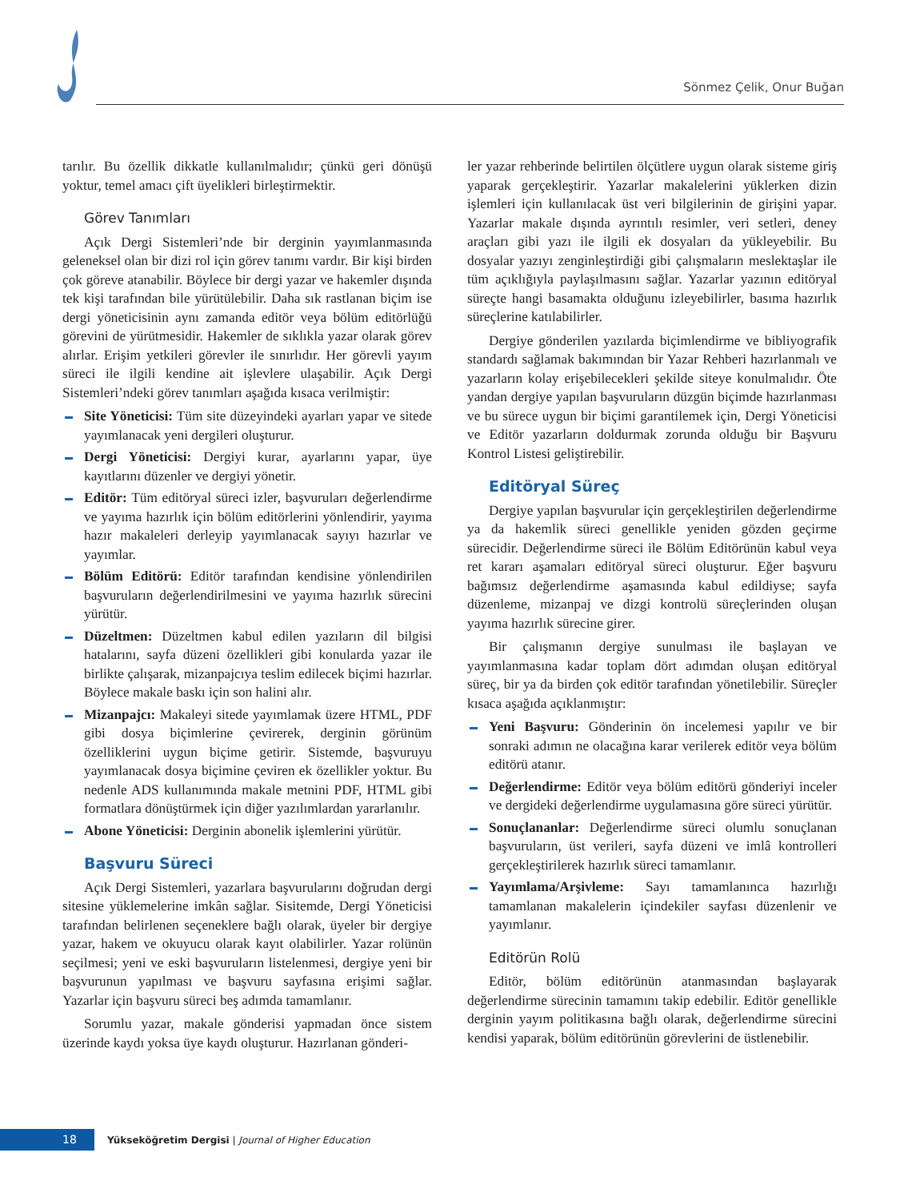Sönmez Çelik, Onur Buğan
tarılır. Bu özellik dikkatle kullanılmalıdır; çünkü geri dönüşü yoktur, temel amacı çift üyelikleri birleştirmektir.
Görev Tanımları
Açık Dergi Sistemleri’nde bir derginin yayımlanmasında geleneksel olan bir dizi rol için görev tanımı vardır. Bir kişi birden çok göreve atanabilir. Böylece bir dergi yazar ve hakemler dışında tek kişi tarafından bile yürütülebilir. Daha sık rastlanan biçim ise dergi yöneticisinin aynı zamanda editör veya bölüm editörlüğü görevini de yürütmesidir. Hakemler de sıklıkla yazar olarak görev alırlar. Erişim yetkileri görevler ile sınırlıdır. Her görevli yayım süreci ile ilgili kendine ait işlevlere ulaşabilir. Açık Dergi Sistemleri’ndeki görev tanımları aşağıda kısaca verilmiştir:
Site Yöneticisi: Tüm site düzeyindeki ayarları yapar ve sitede yayımlanacak yeni dergileri oluşturur.
Dergi Yöneticisi: Dergiyi kurar, ayarlarını yapar, üye kayıtlarını düzenler ve dergiyi yönetir.
Editör: Tüm editöryal süreci izler, başvuruları değerlendirme ve yayıma hazırlık için bölüm editörlerini yönlendirir, yayıma hazır makaleleri derleyip yayımlanacak sayıyı hazırlar ve yayımlar.
Bölüm Editörü: Editör tarafından kendisine yönlendirilen başvuruların değerlendirilmesini ve yayıma hazırlık sürecini yürütür.
Düzeltmen: Düzeltmen kabul edilen yazıların dil bilgisi hatalarını, sayfa düzeni özellikleri gibi konularda yazar ile birlikte çalışarak, mizanpajcıya teslim edilecek biçimi hazırlar. Böylece makale baskı için son halini alır.
Mizanpajcı: Makaleyi sitede yayımlamak üzere HTML, PDF gibi dosya biçimlerine çevirerek, derginin görünüm özelliklerini uygun biçime getirir. Sistemde, başvuruyu yayımlanacak dosya biçimine çeviren ek özellikler yoktur. Bu nedenle ADS kullanımında makale metnini PDF, HTML gibi formatlara dönüştürmek için diğer yazılımlardan yararlanılır.
Abone Yöneticisi: Derginin abonelik işlemlerini yürütür.
Başvuru Süreci
Açık Dergi Sistemleri, yazarlara başvurularını doğrudan dergi sitesine yüklemelerine imkân sağlar. Sisitemde, Dergi Yöneticisi tarafından belirlenen seçeneklere bağlı olarak, üyeler bir dergiye yazar, hakem ve okuyucu olarak kayıt olabilirler. Yazar rolünün seçilmesi; yeni ve eski başvuruların listelenmesi, dergiye yeni bir başvurunun yapılması ve başvuru sayfasına erişimi sağlar. Yazarlar için başvuru süreci beş adımda tamamlanır.
Sorumlu yazar, makale gönderisi yapmadan önce sistem üzerinde kaydı yoksa üye kaydı oluşturur. Hazırlanan gönderi-
ler yazar rehberinde belirtilen ölçütlere uygun olarak sisteme giriş yaparak gerçekleştirir. Yazarlar makalelerini yüklerken dizin işlemleri için kullanılacak üst veri bilgilerinin de girişini yapar. Yazarlar makale dışında ayrıntılı resimler, veri setleri, deney araçları gibi yazı ile ilgili ek dosyaları da yükleyebilir. Bu dosyalar yazıyı zenginleştirdiği gibi çalışmaların meslektaşlar ile tüm açıklığıyla paylaşılmasını sağlar. Yazarlar yazının editöryal süreçte hangi basamakta olduğunu izleyebilirler, basıma hazırlık süreçlerine katılabilirler.
Dergiye gönderilen yazılarda biçimlendirme ve bibliyografik standardı sağlamak bakımından bir Yazar Rehberi hazırlanmalı ve yazarların kolay erişebilecekleri şekilde siteye konulmalıdır. Öte yandan dergiye yapılan başvuruların düzgün biçimde hazırlanması ve bu sürece uygun bir biçimi garantilemek için, Dergi Yöneticisi ve Editör yazarların doldurmak zorunda olduğu bir Başvuru Kontrol Listesi geliştirebilir.
Editöryal Süreç
Dergiye yapılan başvurular için gerçekleştirilen değerlendirme ya da hakemlik süreci genellikle yeniden gözden geçirme sürecidir. Değerlendirme süreci ile Bölüm Editörünün kabul veya ret kararı aşamaları editöryal süreci oluşturur. Eğer başvuru bağımsız değerlendirme aşamasında kabul edildiyse; sayfa düzenleme, mizanpaj ve dizgi kontrolü süreçlerinden oluşan yayıma hazırlık sürecine girer.
Bir çalışmanın dergiye sunulması ile başlayan ve yayımlanmasına kadar toplam dört adımdan oluşan editöryal süreç, bir ya da birden çok editör tarafından yönetilebilir. Süreçler kısaca aşağıda açıklanmıştır:
Yeni Başvuru: Gönderinin ön incelemesi yapılır ve bir sonraki adımın ne olacağına karar verilerek editör veya bölüm editörü atanır.
Değerlendirme: Editör veya bölüm editörü gönderiyi inceler ve dergideki değerlendirme uygulamasına göre süreci yürütür.
Sonuçlananlar: Değerlendirme süreci olumlu sonuçlanan başvuruların, üst verileri, sayfa düzeni ve imlâ kontrolleri gerçekleştirilerek hazırlık süreci tamamlanır.
Yayımlama/Arşivleme: Sayı tamamlanınca hazırlığı tamamlanan makalelerin içindekiler sayfası düzenlenir ve yayımlanır.
Editörün Rolü
Editör, bölüm editörünün atanmasından başlayarak değerlendirme sürecinin tamamını takip edebilir. Editör genellikle derginin yayım politikasına bağlı olarak, değerlendirme sürecini kendisi yaparak, bölüm editörünün görevlerini de üstlenebilir.
18
Yükseköğretim Dergisi | Journal of Higher Education